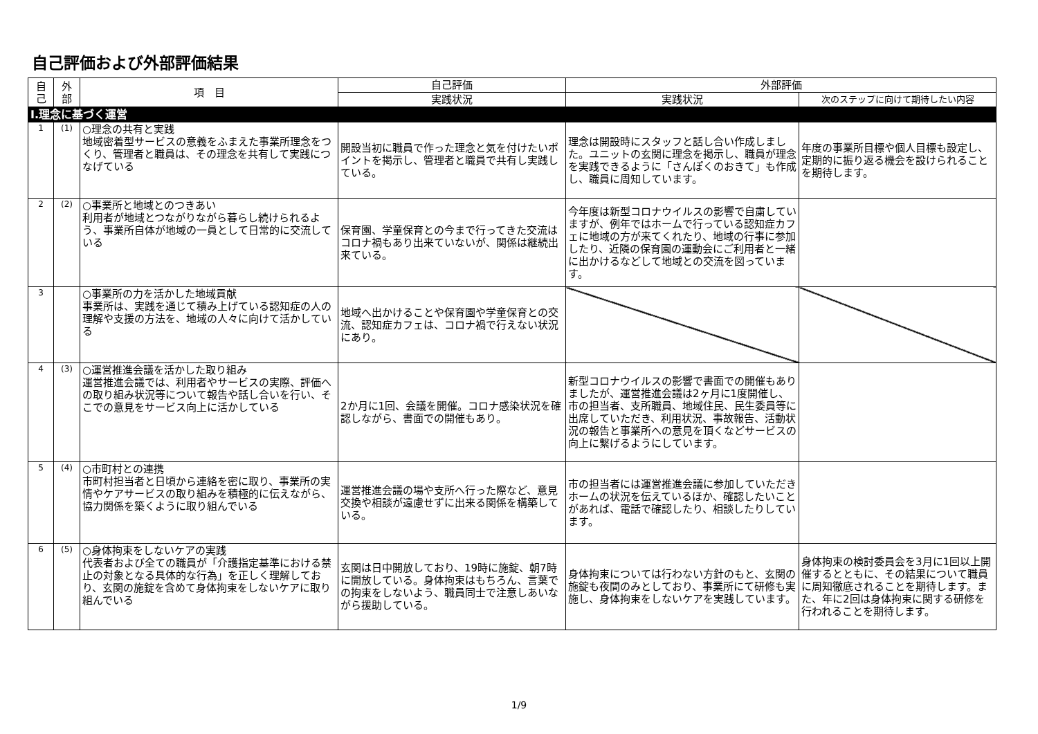自己評価および外部評価結果
| 自 己 | 外 部 | 項 目 | 自己評価 | 外部評価 | |
| --- | --- | --- | --- | --- | --- |
| | | | 実践状況 | 実践状況 | 次のステップに向けて期待したい内容 |
| Ⅰ.理念に基づく運営 | | | | | |
| 1 | (1) | ○理念の共有と実践 地域密着型サービスの意義をふまえた事業所理念をつくり、管理者と職員は、その理念を共有して実践につなげている | 開設当初に職員で作った理念と気を付けたいポイントを掲示し、管理者と職員で共有し実践している。 | 理念は開設時にスタッフと話し合い作成しました。ユニットの玄関に理念を掲示し、職員が理念を実践できるように「さんぽくのおきて」も作成し、職員に周知しています。 | 年度の事業所目標や個人目標も設定し、定期的に振り返る機会を設けられることを期待します。 |
| 2 | (2) | ○事業所と地域とのつきあい 利用者が地域とつながりながら暮らし続けられるよう、事業所自体が地域の一員として日常的に交流している | 保育園、学童保育との今まで行ってきた交流はコロナ禍もあり出来ていないが、関係は継続出来ている。 | 今年度は新型コロナウイルスの影響で自粛していますが、例年ではホームで行っている認知症カフェに地域の方が来てくれたり、地域の行事に参加したり、近隣の保育園の運動会にご利用者と一緒に出かけるなどして地域との交流を図っています。 | |
| 3 | | ○事業所の力を活かした地域貢献 事業所は、実践を通じて積み上げている認知症の人の理解や支援の方法を、地域の人々に向けて活かしている | 地域へ出かけることや保育園や学童保育との交流、認知症カフェは、コロナ禍で行えない状況にあり。 | | |
| 4 | (3) | ○運営推進会議を活かした取り組み 運営推進会議では、利用者やサービスの実際、評価への取り組み状況等について報告や話し合いを行い、そこでの意見をサービス向上に活かしている | 2か月に1回、会議を開催。コロナ感染状況を確認しながら、書面での開催もあり。 | 新型コロナウイルスの影響で書面での開催もありましたが、運営推進会議は2ヶ月に1度開催し、市の担当者、支所職員、地域住民、民生委員等に出席していただき、利用状況、事故報告、活動状況の報告と事業所への意見を頂くなどサービスの向上に繋げるようにしています。 | |
| 5 | (4) | ○市町村との連携 市町村担当者と日頃から連絡を密に取り、事業所の実情やケアサービスの取り組みを積極的に伝えながら、協力関係を築くように取り組んでいる | 運営推進会議の場や支所へ行った際など、意見交換や相談が遠慮せずに出来る関係を構築している。 | 市の担当者には運営推進会議に参加していただきホームの状況を伝えているほか、確認したいことがあれば、電話で確認したり、相談したりしています。 | |
| 6 | (5) | ○身体拘束をしないケアの実践 代表者および全ての職員が「介護指定基準における禁止の対象となる具体的な行為」を正しく理解しており、玄関の施錠を含めて身体拘束をしないケアに取り組んでいる | 玄関は日中開放しており、19時に施錠、朝7時に開放している。身体拘束はもちろん、言葉での拘束をしないよう、職員同士で注意しあいながら援助している。 | 身体拘束については行わない方針のもと、玄関の施錠も夜間のみとしており、事業所にて研修も実施し、身体拘束をしないケアを実践しています。 | 身体拘束の検討委員会を3月に1回以上開催するとともに、その結果について職員に周知徹底されることを期待します。また、年に2回は身体拘束に関する研修を行われることを期待します。 |
1/9